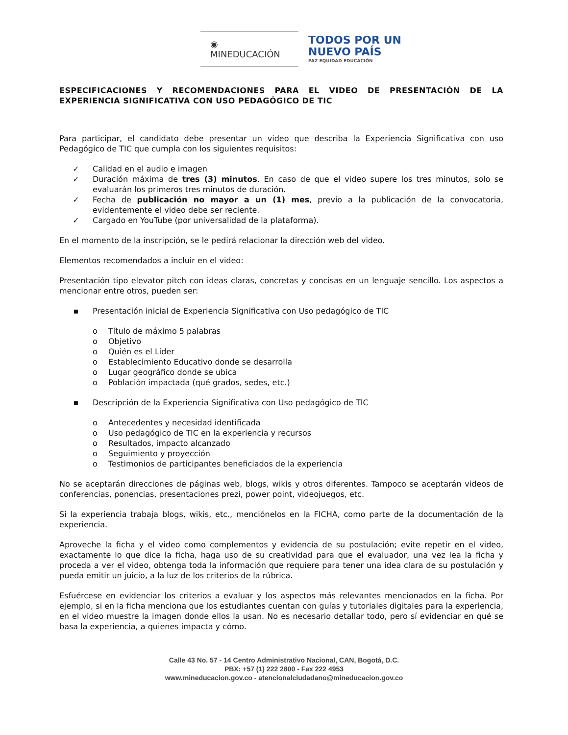◉ MINEDUCACIÓN
TODOS POR UN
NUEVO PAÍS
PAZ EQUIDAD EDUCACIÓN
ESPECIFICACIONES Y RECOMENDACIONES PARA EL VIDEO DE PRESENTACIÓN DE LA EXPERIENCIA SIGNIFICATIVA CON USO PEDAGÓGICO DE TIC
Para participar, el candidato debe presentar un video que describa la Experiencia Significativa con uso Pedagógico de TIC que cumpla con los siguientes requisitos:
✓ Calidad en el audio e imagen
✓ Duración máxima de tres (3) minutos. En caso de que el video supere los tres minutos, solo se evaluarán los primeros tres minutos de duración.
✓ Fecha de publicación no mayor a un (1) mes, previo a la publicación de la convocatoria, evidentemente el video debe ser reciente.
✓ Cargado en YouTube (por universalidad de la plataforma).
En el momento de la inscripción, se le pedirá relacionar la dirección web del video.
Elementos recomendados a incluir en el video:
Presentación tipo elevator pitch con ideas claras, concretas y concisas en un lenguaje sencillo. Los aspectos a mencionar entre otros, pueden ser:
▪ Presentación inicial de Experiencia Significativa con Uso pedagógico de TIC
o Título de máximo 5 palabras
o Objetivo
o Quién es el Líder
o Establecimiento Educativo donde se desarrolla
o Lugar geográfico donde se ubica
o Población impactada (qué grados, sedes, etc.)
▪ Descripción de la Experiencia Significativa con Uso pedagógico de TIC
o Antecedentes y necesidad identificada
o Uso pedagógico de TIC en la experiencia y recursos
o Resultados, impacto alcanzado
o Seguimiento y proyección
o Testimonios de participantes beneficiados de la experiencia
No se aceptarán direcciones de páginas web, blogs, wikis y otros diferentes. Tampoco se aceptarán videos de conferencias, ponencias, presentaciones prezi, power point, videojuegos, etc.
Si la experiencia trabaja blogs, wikis, etc., menciónelos en la FICHA, como parte de la documentación de la experiencia.
Aproveche la ficha y el video como complementos y evidencia de su postulación; evite repetir en el video, exactamente lo que dice la ficha, haga uso de su creatividad para que el evaluador, una vez lea la ficha y proceda a ver el video, obtenga toda la información que requiere para tener una idea clara de su postulación y pueda emitir un juicio, a la luz de los criterios de la rúbrica.
Esfuércese en evidenciar los criterios a evaluar y los aspectos más relevantes mencionados en la ficha. Por ejemplo, si en la ficha menciona que los estudiantes cuentan con guías y tutoriales digitales para la experiencia, en el video muestre la imagen donde ellos la usan. No es necesario detallar todo, pero sí evidenciar en qué se basa la experiencia, a quienes impacta y cómo.
Calle 43 No. 57 - 14 Centro Administrativo Nacional, CAN, Bogotá, D.C.
PBX: +57 (1) 222 2800 - Fax 222 4953
www.mineducacion.gov.co - atencionalciudadano@mineducacion.gov.co